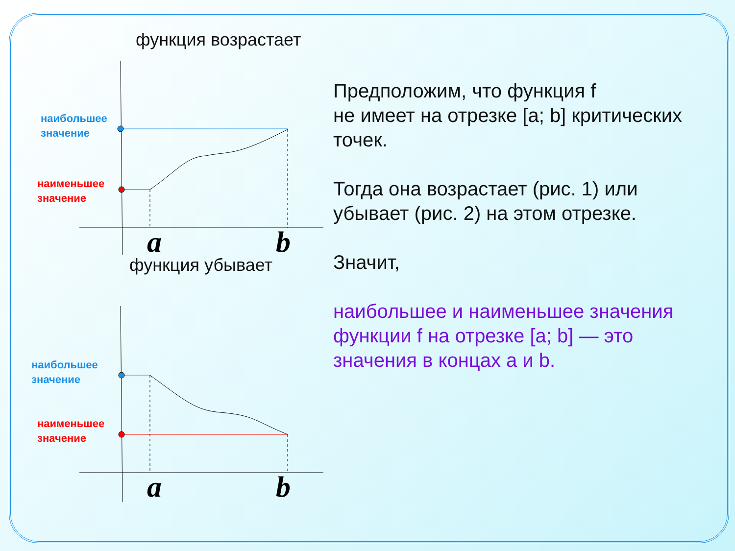функция возрастает
наибольшее
значение
наименьшее
значение
a b
функция убывает
наибольшее
значение
наименьшее
значение
a b
Предположим, что функция f
не имеет на отрезке [a; b] критических точек.
Тогда она возрастает (рис. 1) или убывает (рис. 2) на этом отрезке.
Значит,
наибольшее и наименьшее значения функции f на отрезке [a; b] — это значения в концах a и b.